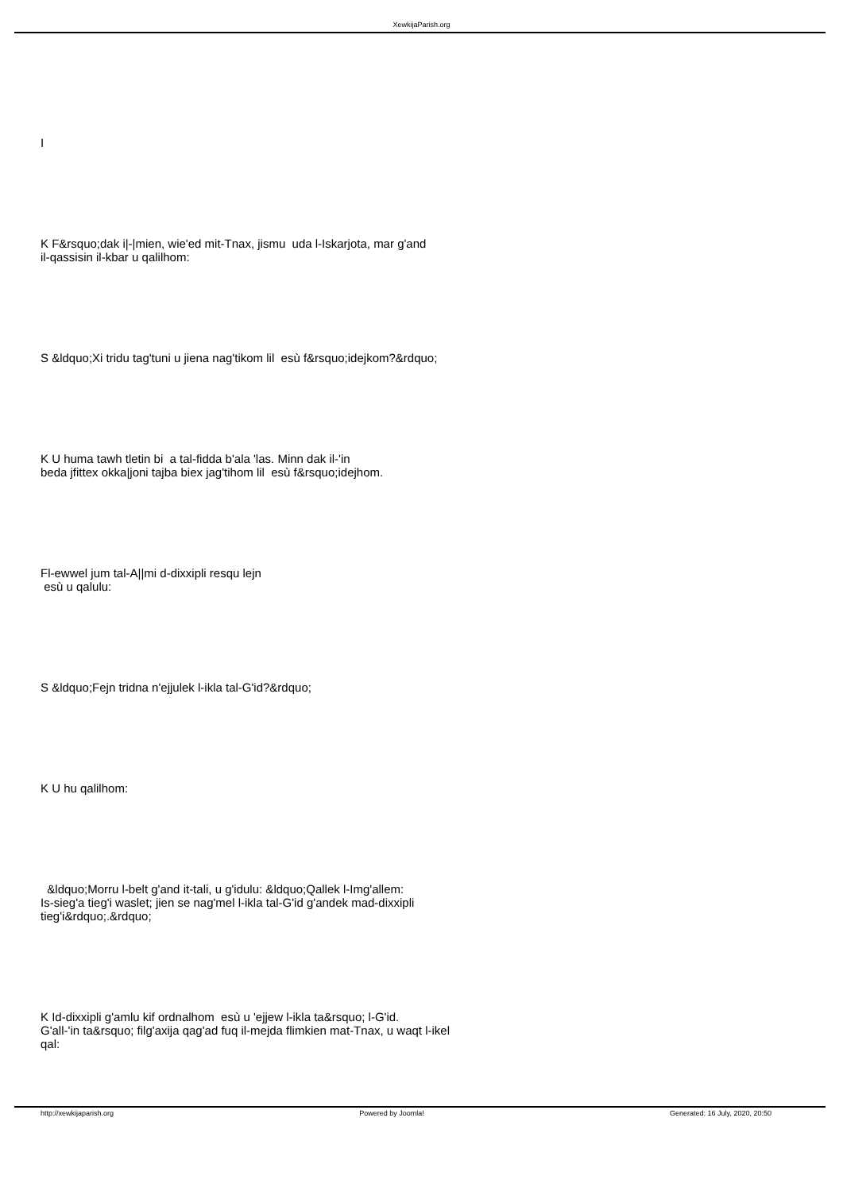XewkijaParish.org
I
K F&rsquo;dak i|-|mien, wie'ed mit-Tnax, jismu uda l-Iskarjota, mar g'and
il-qassisin il-kbar u qalilhom:
S &ldquo;Xi tridu tag'tuni u jiena nag'tikom lil esù f&rsquo;idejkom?&rdquo;
K U huma tawh tletin bi a tal-fidda b'ala 'las. Minn dak il-'in
beda jfittex okka|joni tajba biex jag'tihom lil esù f&rsquo;idejhom.
Fl-ewwel jum tal-A||mi d-dixxipli resqu lejn
esù u qalulu:
S &ldquo;Fejn tridna n'ejjulek l-ikla tal-G'id?&rdquo;
K U hu qalilhom:
&ldquo;Morru l-belt g'and it-tali, u g'idulu: &ldquo;Qallek l-Img'allem:
Is-sieg'a tieg'i waslet; jien se nag'mel l-ikla tal-G'id g'andek mad-dixxipli
tieg'i&rdquo;.&rdquo;
K Id-dixxipli g'amlu kif ordnalhom esù u 'ejjew l-ikla ta&rsquo; l-G'id.
G'all-'in ta&rsquo; filg'axija qag'ad fuq il-mejda flimkien mat-Tnax, u waqt l-ikel
qal:
http://xewkijaparish.org Powered by Joomla! Generated: 16 July, 2020, 20:50